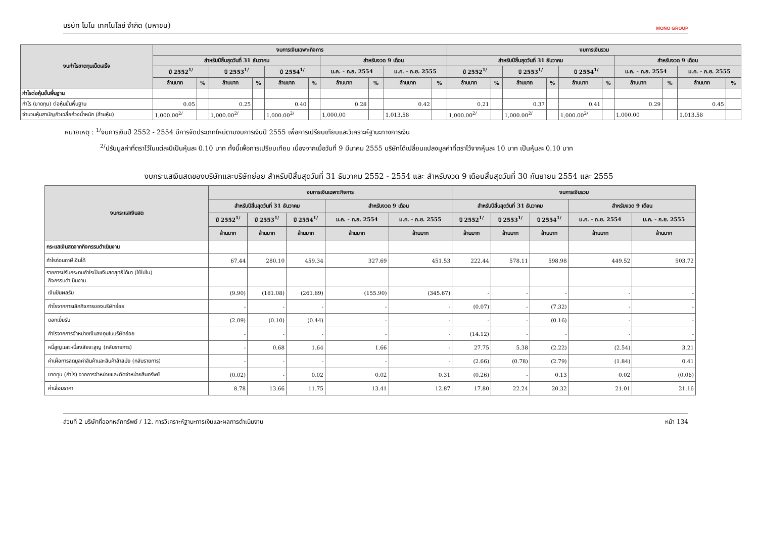บริษัท โมโน เทคโนโลยี จำกัด (มหาชน) MONO GROUP
| งบกำไรขาดทุนเบ็ดเสร็จ | งบการเงินเฉพาะกิจการ | | | | | | | | | | งบการเงินรวม | | | | | | | | | |
| --- | --- | --- | --- | --- | --- | --- | --- | --- | --- | --- | --- | --- | --- | --- | --- | --- | --- | --- | --- | --- |
| | สำหรับปีสิ้นสุดวันที่ 31 ธันวาคม | | | | | | สำหรับงวด 9 เดือน | | | | สำหรับปีสิ้นสุดวันที่ 31 ธันวาคม | | | | | | สำหรับงวด 9 เดือน | | | |
| | ปี 2552<sup>1/</sup> | | ปี 2553<sup>1/</sup> | | ปี 2554<sup>1/</sup> | | ม.ค. - ก.ย. 2554 | | ม.ค. - ก.ย. 2555 | | ปี 2552<sup>1/</sup> | | ปี 2553<sup>1/</sup> | | ปี 2554<sup>1/</sup> | | ม.ค. - ก.ย. 2554 | | ม.ค. - ก.ย. 2555 | |
| | ล้านบาท | % | ล้านบาท | % | ล้านบาท | % | ล้านบาท | % | ล้านบาท | % | ล้านบาท | % | ล้านบาท | % | ล้านบาท | % | ล้านบาท | % | ล้านบาท | % |
| กำไรต่อหุ้นขั้นพื้นฐาน | | | | | | | | | | | | | | | | | | | | |
| กำไร (ขาดทุน) ต่อหุ้นขั้นพื้นฐาน | 0.05 | | 0.25 | | 0.40 | | 0.28 | | 0.42 | | 0.21 | | 0.37 | | 0.41 | | 0.29 | | 0.45 | |
| จำนวนหุ้นสามัญถัวเฉลี่ยถ่วงน้ำหนัก (ล้านหุ้น) | 1,000.00<sup>2/</sup> | | 1,000.00<sup>2/</sup> | | 1,000.00<sup>2/</sup> | | 1,000.00 | | 1,013.58 | | 1,000.00<sup>2/</sup> | | 1,000.00<sup>2/</sup> | | 1,000.00<sup>2/</sup> | | 1,000.00 | | 1,013.58 | |
หมายเหตุ : <sup>1/</sup>งบการเงินปี 2552 - 2554 มีการจัดประเภทใหม่ตามงบการเงินปี 2555 เพื่อการเปรียบเทียบและวิเคราะห์ฐานะทางการเงิน
<sup>2/</sup>ปรับมูลค่าที่ตราไว้ในแต่ละปีเป็นหุ้นละ 0.10 บาท ทั้งนี้เพื่อการเปรียบเทียบ เนื่องจากเมื่อวันที่ 9 มีนาคม 2555 บริษัทได้เปลี่ยนแปลงมูลค่าที่ตราไว้จากหุ้นละ 10 บาท เป็นหุ้นละ 0.10 บาท
งบกระแสเงินสดของบริษัทและบริษัทย่อย สำหรับปีสิ้นสุดวันที่ 31 ธันวาคม 2552 - 2554 และ สำหรับงวด 9 เดือนสิ้นสุดวันที่ 30 กันยายน 2554 และ 2555
| งบกระแสเงินสด | งบการเงินเฉพาะกิจการ | | | | | งบการเงินรวม | | | | |
| --- | --- | --- | --- | --- | --- | --- | --- | --- | --- | --- |
| | สำหรับปีสิ้นสุดวันที่ 31 ธันวาคม | | | สำหรับงวด 9 เดือน | | สำหรับปีสิ้นสุดวันที่ 31 ธันวาคม | | | สำหรับงวด 9 เดือน | |
| | ปี 2552<sup>1/</sup> | ปี 2553<sup>1/</sup> | ปี 2554<sup>1/</sup> | ม.ค. - ก.ย. 2554 | ม.ค. - ก.ย. 2555 | ปี 2552<sup>1/</sup> | ปี 2553<sup>1/</sup> | ปี 2554<sup>1/</sup> | ม.ค. - ก.ย. 2554 | ม.ค. - ก.ย. 2555 |
| | ล้านบาท | ล้านบาท | ล้านบาท | ล้านบาท | ล้านบาท | ล้านบาท | ล้านบาท | ล้านบาท | ล้านบาท | ล้านบาท |
| กระแสเงินสดจากกิจกรรมดำเนินงาน | | | | | | | | | | |
| กำไรก่อนภาษีเงินได้ | 67.44 | 280.10 | 459.34 | 327.69 | 451.53 | 222.44 | 578.11 | 598.98 | 449.52 | 503.72 |
| รายการปรับกระทบกำไรเป็นเงินสดสุทธิได้มา (ใช้ไปใน) กิจกรรมดำเนินงาน | | | | | | | | | | |
| เงินปันผลรับ | (9.90) | (181.08) | (261.89) | (155.90) | (345.67) | - | - | - | - | - |
| กำไรจากการเลิกกิจการของบริษัทย่อย | - | - | - | - | - | (0.07) | - | (7.32) | - | - |
| ดอกเบี้ยรับ | (2.09) | (0.10) | (0.44) | - | - | - | - | (0.16) | - | - |
| กำไรจากการจำหน่ายเงินลงทุนในบริษัทย่อย | - | - | - | - | - | (14.12) | - | - | - | - |
| หนี้สูญและหนี้สงสัยจะสูญ (กลับรายการ) | - | 0.68 | 1.64 | 1.66 | - | 27.75 | 5.38 | (2.22) | (2.54) | 3.21 |
| ค่าเผื่อการลดมูลค่าสินค้าและสินค้าล้าสมัย (กลับรายการ) | - | - | - | - | - | (2.66) | (0.78) | (2.79) | (1.84) | 0.41 |
| ขาดทุน (กำไร) จากการจำหน่ายและตัดจำหน่ายสินทรัพย์ | (0.02) | - | 0.02 | 0.02 | 0.31 | (0.26) | - | 0.13 | 0.02 | (0.06) |
| ค่าเสื่อมราคา | 8.78 | 13.66 | 11.75 | 13.41 | 12.87 | 17.80 | 22.24 | 20.32 | 21.01 | 21.16 |
ส่วนที่ 2 บริษัทที่ออกหลักทรัพย์ / 12. การวิเคราะห์ฐานะการเงินและผลการดำเนินงาน หน้า 134